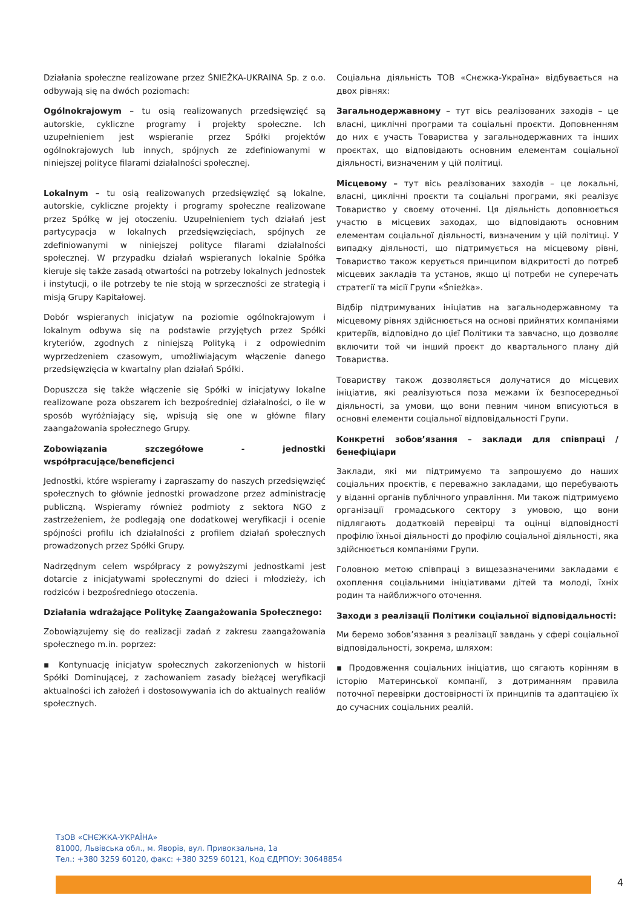Działania społeczne realizowane przez ŚNIEŻKA-UKRAINA Sp. z o.o. odbywają się na dwóch poziomach:
Ogólnokrajowym – tu osią realizowanych przedsięwzięć są autorskie, cykliczne programy i projekty społeczne. Ich uzupełnieniem jest wspieranie przez Spółki projektów ogólnokrajowych lub innych, spójnych ze zdefiniowanymi w niniejszej polityce filarami działalności społecznej.
Lokalnym – tu osią realizowanych przedsięwzięć są lokalne, autorskie, cykliczne projekty i programy społeczne realizowane przez Spółkę w jej otoczeniu. Uzupełnieniem tych działań jest partycypacja w lokalnych przedsięwzięciach, spójnych ze zdefiniowanymi w niniejszej polityce filarami działalności społecznej. W przypadku działań wspieranych lokalnie Spółka kieruje się także zasadą otwartości na potrzeby lokalnych jednostek i instytucji, o ile potrzeby te nie stoją w sprzeczności ze strategią i misją Grupy Kapitałowej.
Dobór wspieranych inicjatyw na poziomie ogólnokrajowym i lokalnym odbywa się na podstawie przyjętych przez Spółki kryteriów, zgodnych z niniejszą Polityką i z odpowiednim wyprzedzeniem czasowym, umożliwiającym włączenie danego przedsięwzięcia w kwartalny plan działań Spółki.
Dopuszcza się także włączenie się Spółki w inicjatywy lokalne realizowane poza obszarem ich bezpośredniej działalności, o ile w sposób wyróżniający się, wpisują się one w główne filary zaangażowania społecznego Grupy.
Zobowiązania szczegółowe - jednostki współpracujące/beneficjenci
Jednostki, które wspieramy i zapraszamy do naszych przedsięwzięć społecznych to głównie jednostki prowadzone przez administrację publiczną. Wspieramy również podmioty z sektora NGO z zastrzeżeniem, że podlegają one dodatkowej weryfikacji i ocenie spójności profilu ich działalności z profilem działań społecznych prowadzonych przez Spółki Grupy.
Nadrzędnym celem współpracy z powyższymi jednostkami jest dotarcie z inicjatywami społecznymi do dzieci i młodzieży, ich rodziców i bezpośredniego otoczenia.
Działania wdrażające Politykę Zaangażowania Społecznego:
Zobowiązujemy się do realizacji zadań z zakresu zaangażowania społecznego m.in. poprzez:
▪ Kontynuację inicjatyw społecznych zakorzenionych w historii Spółki Dominującej, z zachowaniem zasady bieżącej weryfikacji aktualności ich założeń i dostosowywania ich do aktualnych realiów społecznych.
Соціальна діяльність ТОВ «Снєжка-Україна» відбувається на двох рівнях:
Загальнодержавному – тут вісь реалізованих заходів – це власні, циклічні програми та соціальні проєкти. Доповненням до них є участь Товариства у загальнодержавних та інших проєктах, що відповідають основним елементам соціальної діяльності, визначеним у цій політиці.
Місцевому – тут вісь реалізованих заходів – це локальні, власні, циклічні проєкти та соціальні програми, які реалізує Товариство у своєму оточенні. Ця діяльність доповнюється участю в місцевих заходах, що відповідають основним елементам соціальної діяльності, визначеним у цій політиці. У випадку діяльності, що підтримується на місцевому рівні, Товариство також керується принципом відкритості до потреб місцевих закладів та установ, якщо ці потреби не суперечать стратегії та місії Групи «Śnieżka».
Відбір підтримуваних ініціатив на загальнодержавному та місцевому рівнях здійснюється на основі прийнятих компаніями критеріїв, відповідно до цієї Політики та завчасно, що дозволяє включити той чи інший проєкт до квартального плану дій Товариства.
Товариству також дозволяється долучатися до місцевих ініціатив, які реалізуються поза межами їх безпосередньої діяльності, за умови, що вони певним чином вписуються в основні елементи соціальної відповідальності Групи.
Конкретні зобов’язання – заклади для співпраці / бенефіціари
Заклади, які ми підтримуємо та запрошуємо до наших соціальних проєктів, є переважно закладами, що перебувають у віданні органів публічного управління. Ми також підтримуємо організації громадського сектору з умовою, що вони підлягають додатковій перевірці та оцінці відповідності профілю їхньої діяльності до профілю соціальної діяльності, яка здійснюється компаніями Групи.
Головною метою співпраці з вищезазначеними закладами є охоплення соціальними ініціативами дітей та молоді, їхніх родин та найближчого оточення.
Заходи з реалізації Політики соціальної відповідальності:
Ми беремо зобов’язання з реалізації завдань у сфері соціальної відповідальності, зокрема, шляхом:
▪ Продовження соціальних ініціатив, що сягають корінням в історію Материнської компанії, з дотриманням правила поточної перевірки достовірності їх принципів та адаптацією їх до сучасних соціальних реалій.
ТзОВ «СНЄЖКА-УКРАЇНА»
81000, Львівська обл., м. Яворів, вул. Привокзальна, 1а
Тел.: +380 3259 60120, факс: +380 3259 60121, Код ЄДРПОУ: 30648854
4